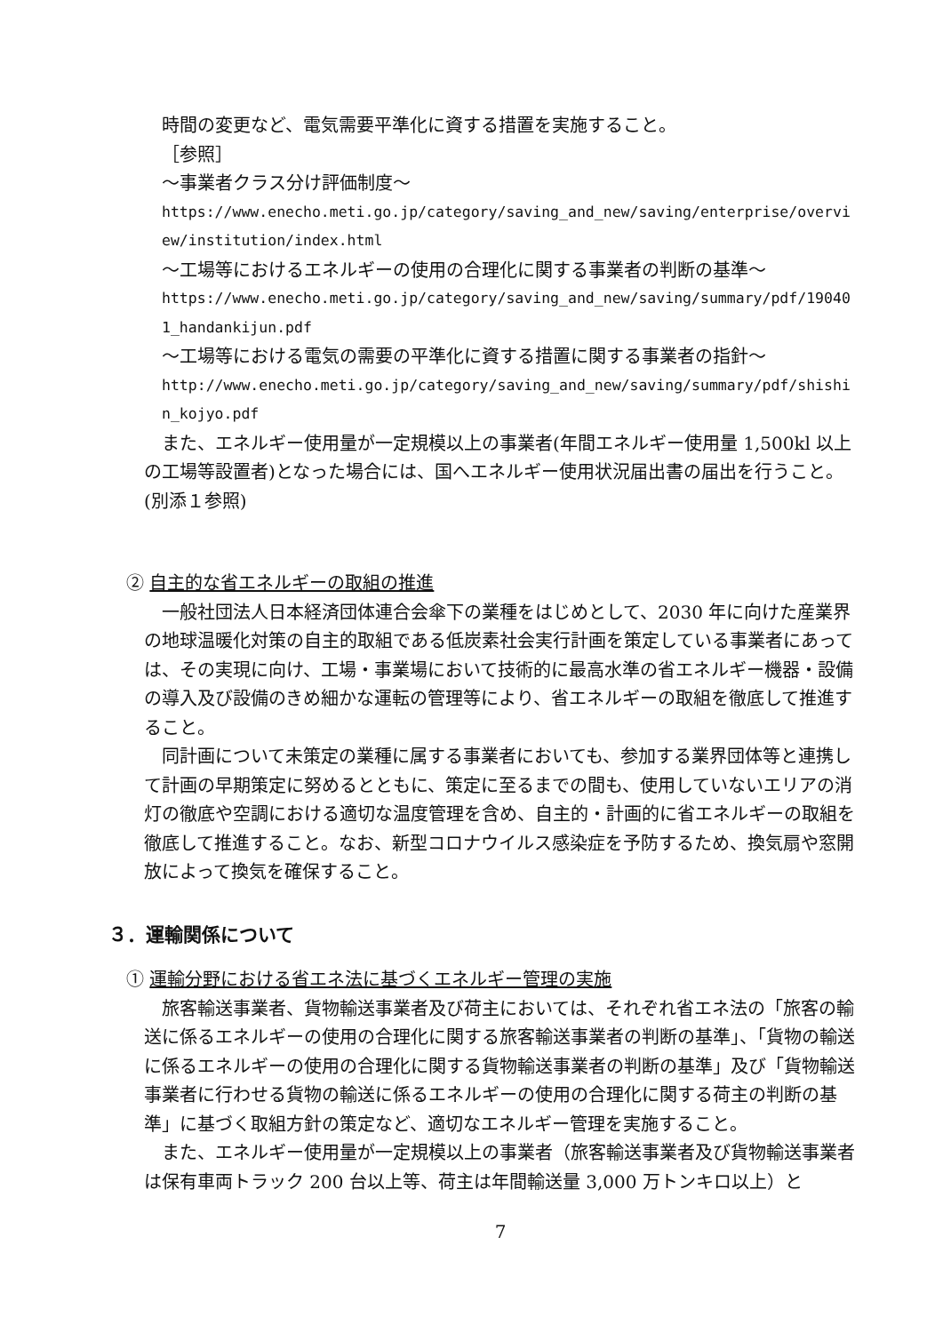時間の変更など、電気需要平準化に資する措置を実施すること。
［参照］
～事業者クラス分け評価制度～
https://www.enecho.meti.go.jp/category/saving_and_new/saving/enterprise/overview/institution/index.html
～工場等におけるエネルギーの使用の合理化に関する事業者の判断の基準～
https://www.enecho.meti.go.jp/category/saving_and_new/saving/summary/pdf/190401_handankijun.pdf
～工場等における電気の需要の平準化に資する措置に関する事業者の指針～
http://www.enecho.meti.go.jp/category/saving_and_new/saving/summary/pdf/shishin_kojyo.pdf
また、エネルギー使用量が一定規模以上の事業者(年間エネルギー使用量 1,500kl 以上の工場等設置者)となった場合には、国へエネルギー使用状況届出書の届出を行うこと。(別添１参照)
② 自主的な省エネルギーの取組の推進
一般社団法人日本経済団体連合会傘下の業種をはじめとして、2030 年に向けた産業界の地球温暖化対策の自主的取組である低炭素社会実行計画を策定している事業者にあっては、その実現に向け、工場・事業場において技術的に最高水準の省エネルギー機器・設備の導入及び設備のきめ細かな運転の管理等により、省エネルギーの取組を徹底して推進すること。
同計画について未策定の業種に属する事業者においても、参加する業界団体等と連携して計画の早期策定に努めるとともに、策定に至るまでの間も、使用していないエリアの消灯の徹底や空調における適切な温度管理を含め、自主的・計画的に省エネルギーの取組を徹底して推進すること。なお、新型コロナウイルス感染症を予防するため、換気扇や窓開放によって換気を確保すること。
３．運輸関係について
① 運輸分野における省エネ法に基づくエネルギー管理の実施
旅客輸送事業者、貨物輸送事業者及び荷主においては、それぞれ省エネ法の「旅客の輸送に係るエネルギーの使用の合理化に関する旅客輸送事業者の判断の基準」、「貨物の輸送に係るエネルギーの使用の合理化に関する貨物輸送事業者の判断の基準」及び「貨物輸送事業者に行わせる貨物の輸送に係るエネルギーの使用の合理化に関する荷主の判断の基準」に基づく取組方針の策定など、適切なエネルギー管理を実施すること。
また、エネルギー使用量が一定規模以上の事業者（旅客輸送事業者及び貨物輸送事業者は保有車両トラック 200 台以上等、荷主は年間輸送量 3,000 万トンキロ以上）と
7